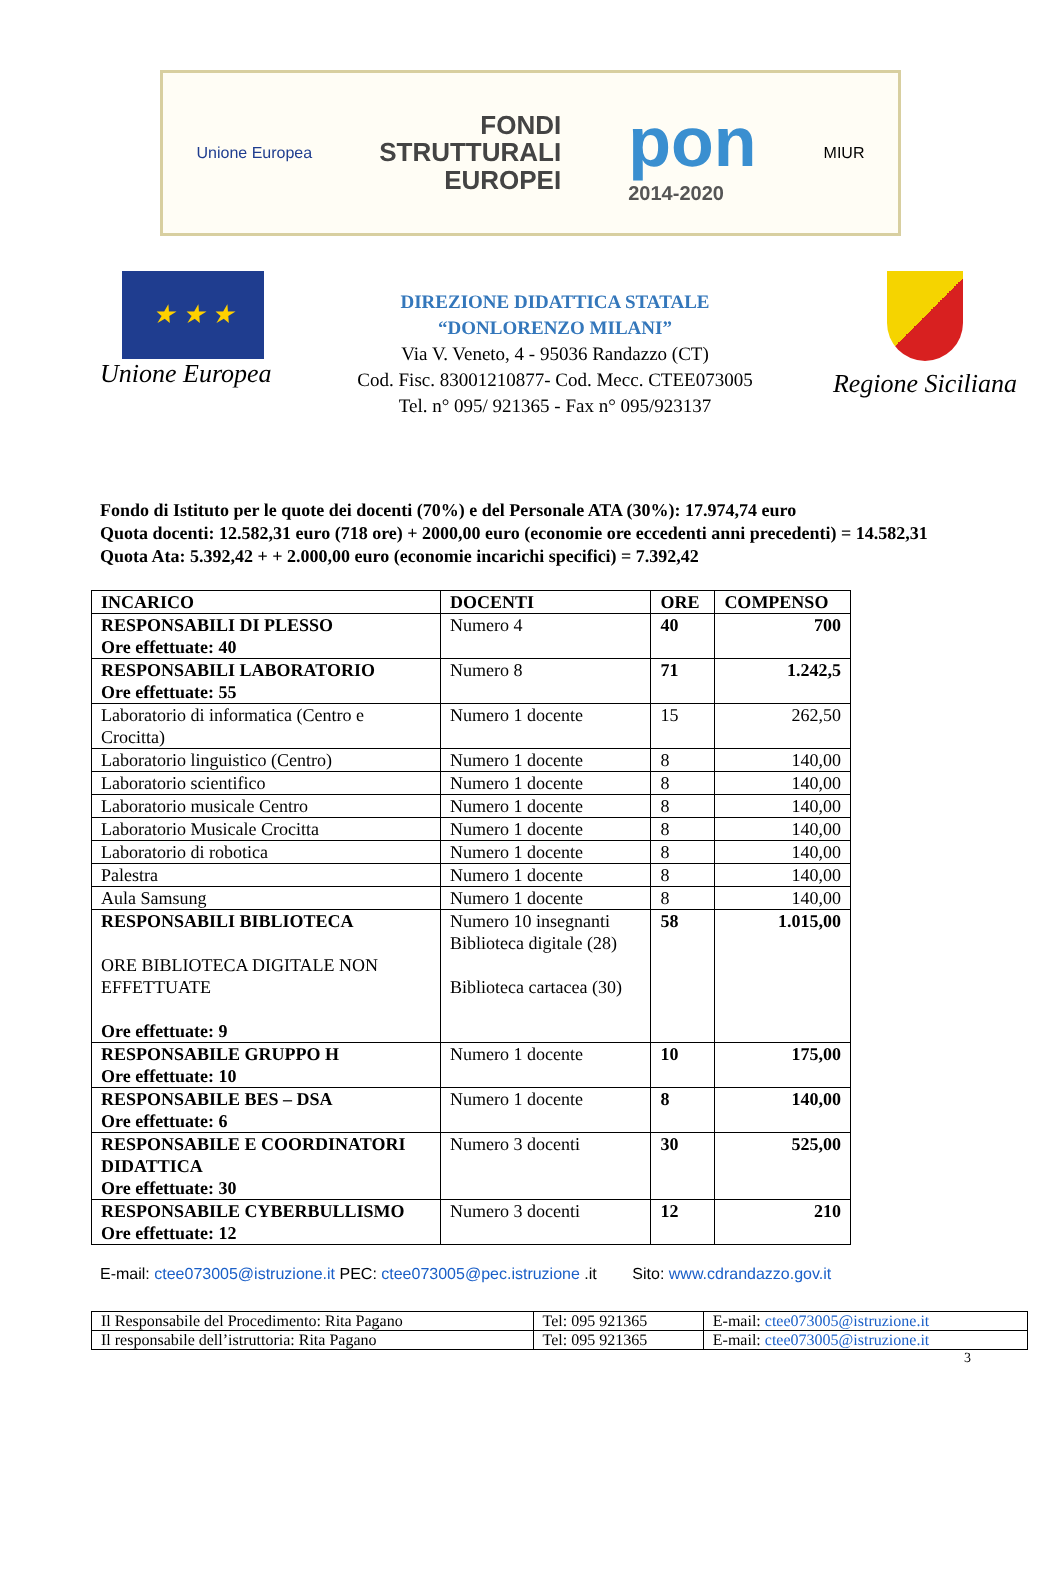Unione Europea
FONDI
STRUTTURALI
EUROPEI
pon
2014-2020
MIUR
★ ★ ★
Unione Europea
DIREZIONE DIDATTICA STATALE
“DONLORENZO MILANI”
Via V. Veneto, 4 - 95036 Randazzo (CT)
Cod. Fisc. 83001210877- Cod. Mecc. CTEE073005
Tel. n° 095/ 921365 - Fax n° 095/923137
Regione Siciliana
Fondo di Istituto per le quote dei docenti (70%) e del Personale ATA (30%): 17.974,74 euro
Quota docenti: 12.582,31 euro (718 ore) + 2000,00 euro (economie ore eccedenti anni precedenti) = 14.582,31
Quota Ata: 5.392,42 + + 2.000,00 euro (economie incarichi specifici) = 7.392,42
| INCARICO | DOCENTI | ORE | COMPENSO |
| --- | --- | --- | --- |
| RESPONSABILI DI PLESSO Ore effettuate: 40 | Numero 4 | 40 | 700 |
| RESPONSABILI LABORATORIO Ore effettuate: 55 | Numero 8 | 71 | 1.242,5 |
| Laboratorio di informatica (Centro e Crocitta) | Numero 1 docente | 15 | 262,50 |
| Laboratorio linguistico (Centro) | Numero 1 docente | 8 | 140,00 |
| Laboratorio scientifico | Numero 1 docente | 8 | 140,00 |
| Laboratorio musicale Centro | Numero 1 docente | 8 | 140,00 |
| Laboratorio Musicale Crocitta | Numero 1 docente | 8 | 140,00 |
| Laboratorio di robotica | Numero 1 docente | 8 | 140,00 |
| Palestra | Numero 1 docente | 8 | 140,00 |
| Aula Samsung | Numero 1 docente | 8 | 140,00 |
| RESPONSABILI BIBLIOTECA ORE BIBLIOTECA DIGITALE NON EFFETTUATE Ore effettuate: 9 | Numero 10 insegnanti Biblioteca digitale (28) Biblioteca cartacea (30) | 58 | 1.015,00 |
| RESPONSABILE GRUPPO H Ore effettuate: 10 | Numero 1 docente | 10 | 175,00 |
| RESPONSABILE BES – DSA Ore effettuate: 6 | Numero 1 docente | 8 | 140,00 |
| RESPONSABILE E COORDINATORI DIDATTICA Ore effettuate: 30 | Numero 3 docenti | 30 | 525,00 |
| RESPONSABILE CYBERBULLISMO Ore effettuate: 12 | Numero 3 docenti | 12 | 210 |
E-mail: ctee073005@istruzione.it PEC: ctee073005@pec.istruzione .it Sito: www.cdrandazzo.gov.it
| Il Responsabile del Procedimento: Rita Pagano | Tel: 095 921365 | E-mail: ctee073005@istruzione.it |
| Il responsabile dell’istruttoria: Rita Pagano | Tel: 095 921365 | E-mail: ctee073005@istruzione.it |
3